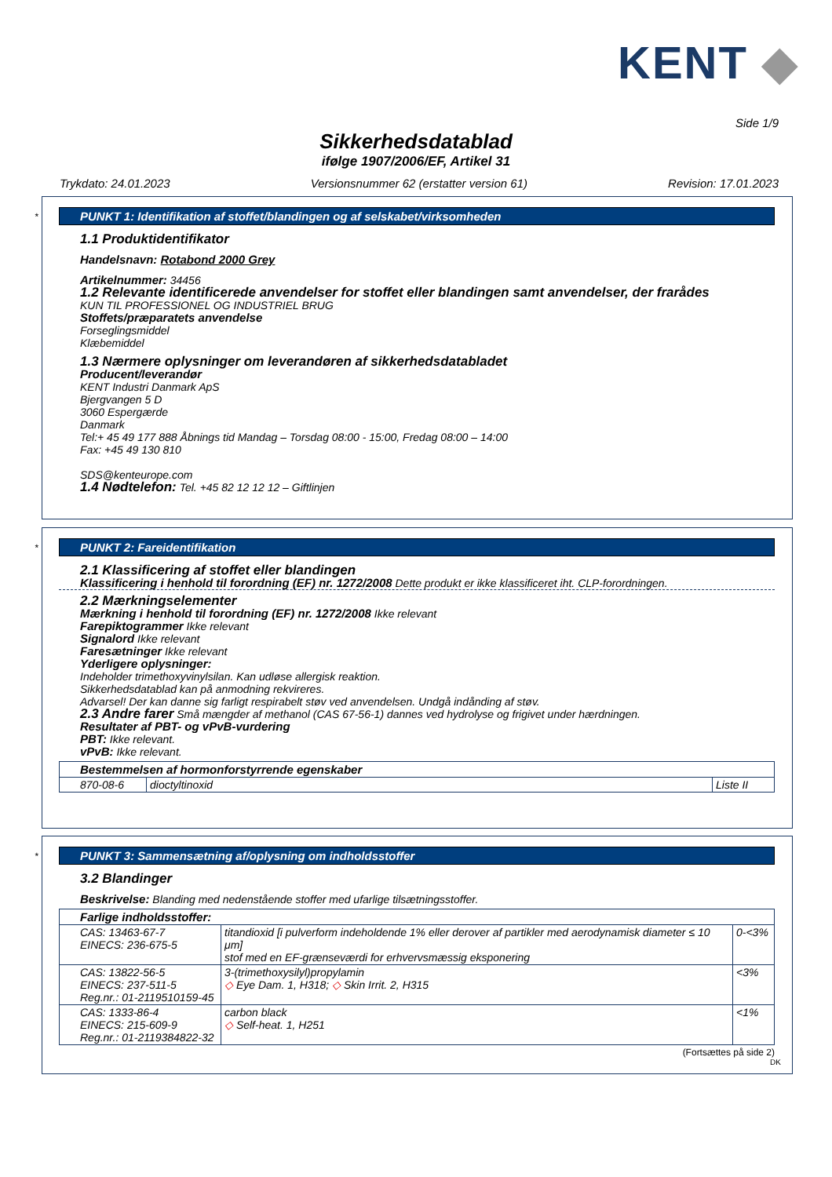KENT ◆
Side 1/9
Sikkerhedsdatablad
ifølge 1907/2006/EF, Artikel 31
Trykdato: 24.01.2023 Versionsnummer 62 (erstatter version 61) Revision: 17.01.2023
*
PUNKT 1: Identifikation af stoffet/blandingen og af selskabet/virksomheden
1.1 Produktidentifikator
Handelsnavn: Rotabond 2000 Grey
Artikelnummer: 34456
1.2 Relevante identificerede anvendelser for stoffet eller blandingen samt anvendelser, der frarådes
KUN TIL PROFESSIONEL OG INDUSTRIEL BRUG
Stoffets/præparatets anvendelse
Forseglingsmiddel
Klæbemiddel
1.3 Nærmere oplysninger om leverandøren af sikkerhedsdatabladet
Producent/leverandør
KENT Industri Danmark ApS
Bjergvangen 5 D
3060 Espergærde
Danmark
Tel:+ 45 49 177 888 Åbnings tid Mandag – Torsdag 08:00 - 15:00, Fredag 08:00 – 14:00
Fax: +45 49 130 810
SDS@kenteurope.com
1.4 Nødtelefon: Tel. +45 82 12 12 12 – Giftlinjen
*
PUNKT 2: Fareidentifikation
2.1 Klassificering af stoffet eller blandingen
Klassificering i henhold til forordning (EF) nr. 1272/2008 Dette produkt er ikke klassificeret iht. CLP-forordningen.
2.2 Mærkningselementer
Mærkning i henhold til forordning (EF) nr. 1272/2008 Ikke relevant
Farepiktogrammer Ikke relevant
Signalord Ikke relevant
Faresætninger Ikke relevant
Yderligere oplysninger:
Indeholder trimethoxyvinylsilan. Kan udløse allergisk reaktion.
Sikkerhedsdatablad kan på anmodning rekvireres.
Advarsel! Der kan danne sig farligt respirabelt støv ved anvendelsen. Undgå indånding af støv.
2.3 Andre farer Små mængder af methanol (CAS 67-56-1) dannes ved hydrolyse og frigivet under hærdningen.
Resultater af PBT- og vPvB-vurdering
PBT: Ikke relevant.
vPvB: Ikke relevant.
| Bestemmelsen af hormonforstyrrende egenskaber | | |
| 870-08-6 | dioctyltinoxid | Liste II |
*
PUNKT 3: Sammensætning af/oplysning om indholdsstoffer
3.2 Blandinger
Beskrivelse: Blanding med nedenstående stoffer med ufarlige tilsætningsstoffer.
| Farlige indholdsstoffer: | | |
| CAS: 13463-67-7 EINECS: 236-675-5 | titandioxid [i pulverform indeholdende 1% eller derover af partikler med aerodynamisk diameter ≤ 10 μm] stof med en EF-grænseværdi for erhvervsmæssig eksponering | 0-<3% |
| CAS: 13822-56-5 EINECS: 237-511-5 Reg.nr.: 01-2119510159-45 | 3-(trimethoxysilyl)propylamin ◇ Eye Dam. 1, H318; ◇ Skin Irrit. 2, H315 | <3% |
| CAS: 1333-86-4 EINECS: 215-609-9 Reg.nr.: 01-2119384822-32 | carbon black ◇ Self-heat. 1, H251 | <1% |
(Fortsættes på side 2)
DK